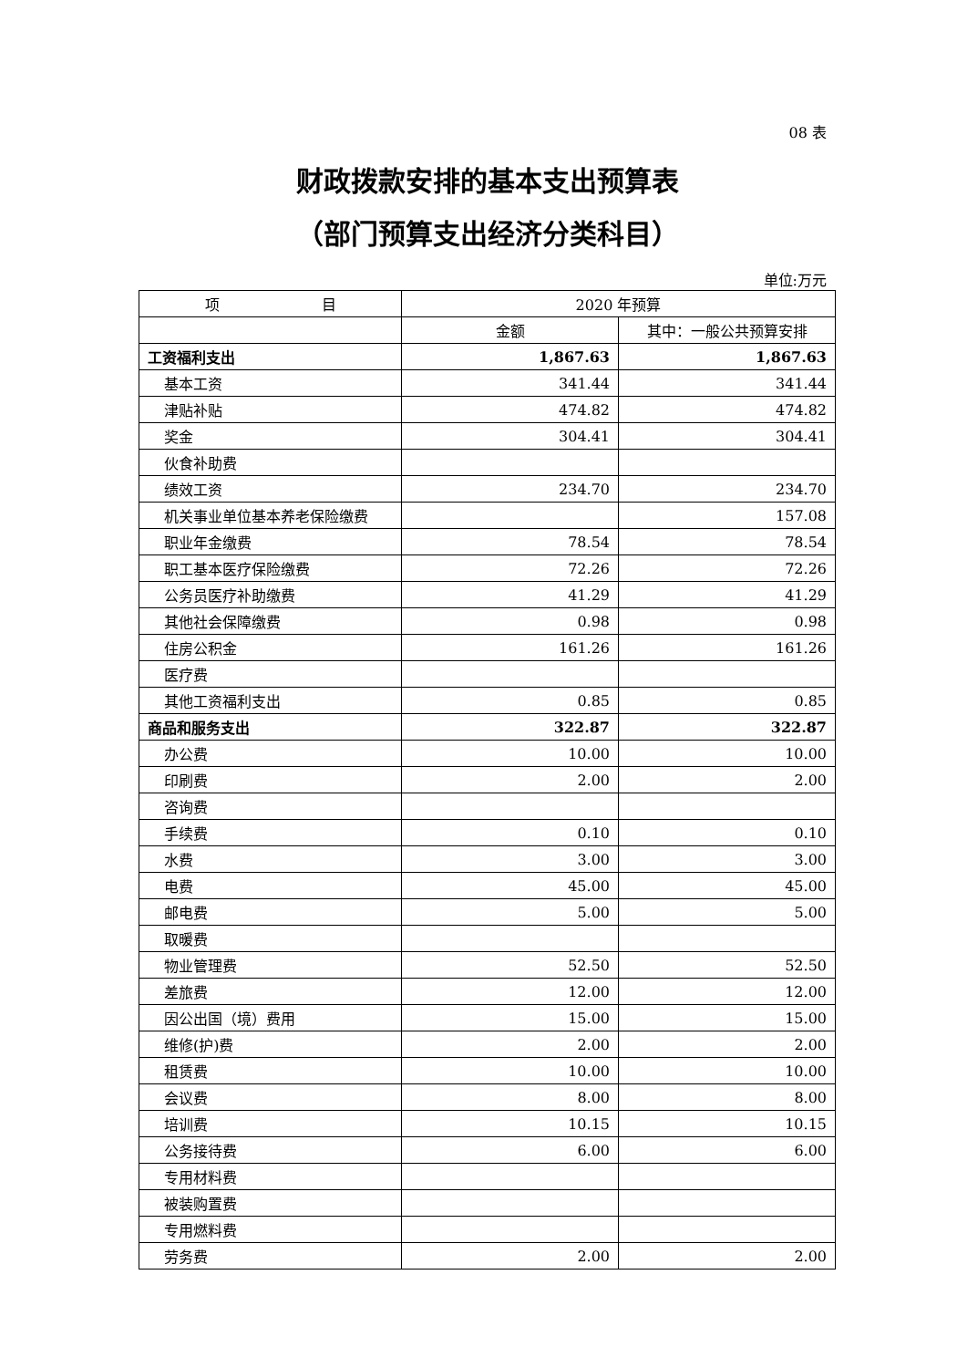08 表
财政拨款安排的基本支出预算表
（部门预算支出经济分类科目）
单位:万元
| 项 目 | 2020 年预算 | |
| --- | --- | --- |
| | 金额 | 其中：一般公共预算安排 |
| 工资福利支出 | 1,867.63 | 1,867.63 |
| 基本工资 | 341.44 | 341.44 |
| 津贴补贴 | 474.82 | 474.82 |
| 奖金 | 304.41 | 304.41 |
| 伙食补助费 | | |
| 绩效工资 | 234.70 | 234.70 |
| 机关事业单位基本养老保险缴费 | | 157.08 |
| 职业年金缴费 | 78.54 | 78.54 |
| 职工基本医疗保险缴费 | 72.26 | 72.26 |
| 公务员医疗补助缴费 | 41.29 | 41.29 |
| 其他社会保障缴费 | 0.98 | 0.98 |
| 住房公积金 | 161.26 | 161.26 |
| 医疗费 | | |
| 其他工资福利支出 | 0.85 | 0.85 |
| 商品和服务支出 | 322.87 | 322.87 |
| 办公费 | 10.00 | 10.00 |
| 印刷费 | 2.00 | 2.00 |
| 咨询费 | | |
| 手续费 | 0.10 | 0.10 |
| 水费 | 3.00 | 3.00 |
| 电费 | 45.00 | 45.00 |
| 邮电费 | 5.00 | 5.00 |
| 取暖费 | | |
| 物业管理费 | 52.50 | 52.50 |
| 差旅费 | 12.00 | 12.00 |
| 因公出国（境）费用 | 15.00 | 15.00 |
| 维修(护)费 | 2.00 | 2.00 |
| 租赁费 | 10.00 | 10.00 |
| 会议费 | 8.00 | 8.00 |
| 培训费 | 10.15 | 10.15 |
| 公务接待费 | 6.00 | 6.00 |
| 专用材料费 | | |
| 被装购置费 | | |
| 专用燃料费 | | |
| 劳务费 | 2.00 | 2.00 |